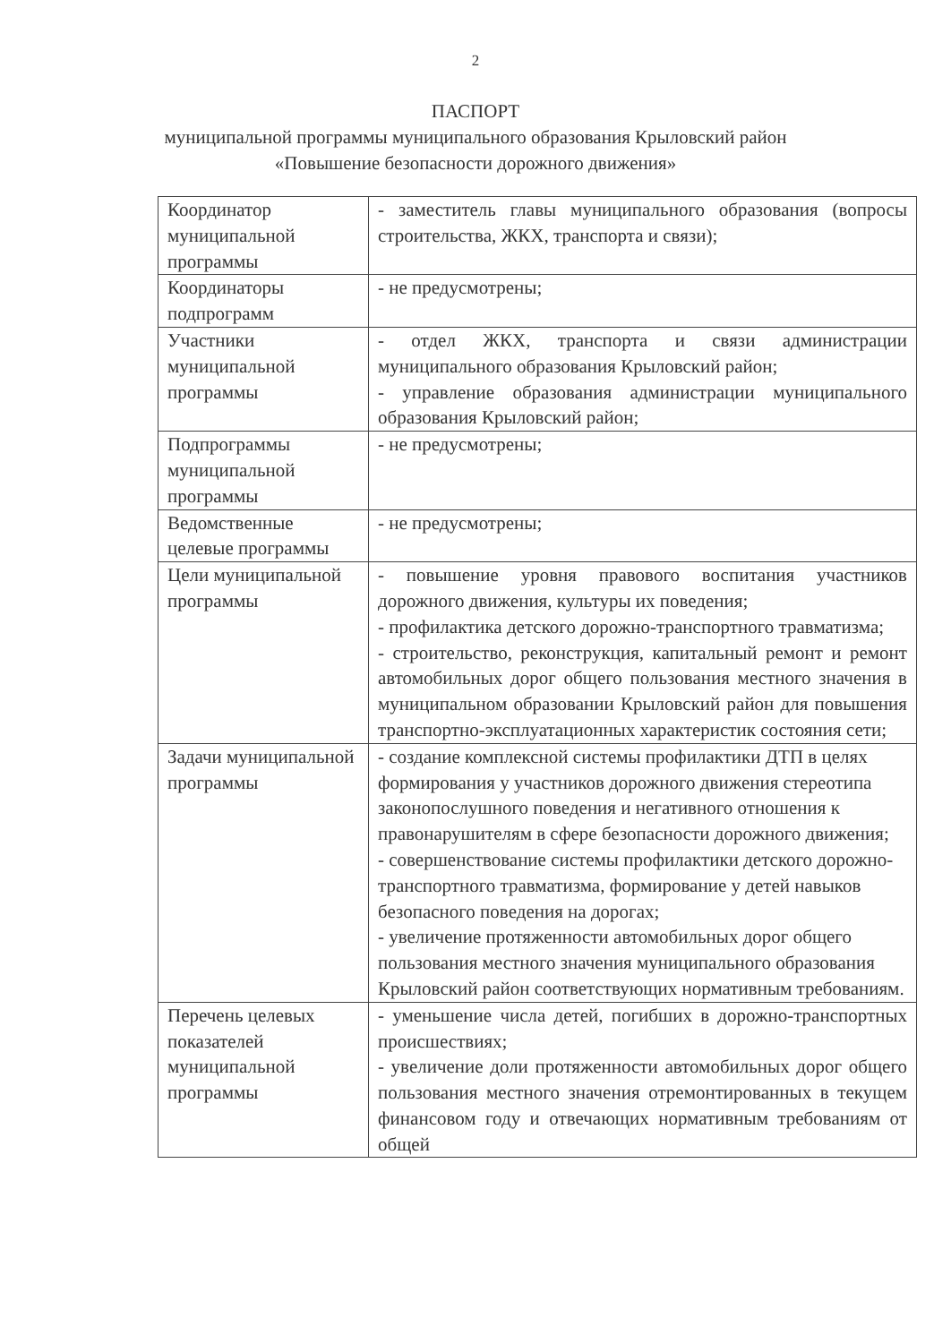2
ПАСПОРТ
муниципальной программы муниципального образования Крыловский район
«Повышение безопасности дорожного движения»
| Координатор муниципальной программы | - заместитель главы муниципального образования (вопросы строительства, ЖКХ, транспорта и связи); |
| Координаторы подпрограмм | - не предусмотрены; |
| Участники муниципальной программы | - отдел ЖКХ, транспорта и связи администрации муниципального образования Крыловский район; - управление образования администрации муниципального образования Крыловский район; |
| Подпрограммы муниципальной программы | - не предусмотрены; |
| Ведомственные целевые программы | - не предусмотрены; |
| Цели муниципальной программы | - повышение уровня правового воспитания участников дорожного движения, культуры их поведения; - профилактика детского дорожно-транспортного травматизма; - строительство, реконструкция, капитальный ремонт и ремонт автомобильных дорог общего пользования местного значения в муниципальном образовании Крыловский район для повышения транспортно-эксплуатационных характеристик состояния сети; |
| Задачи муниципальной программы | - создание комплексной системы профилактики ДТП в целях формирования у участников дорожного движения стереотипа законопослушного поведения и негативного отношения к правонарушителям в сфере безопасности дорожного движения; - совершенствование системы профилактики детского дорожно-транспортного травматизма, формирование у детей навыков безопасного поведения на дорогах; - увеличение протяженности автомобильных дорог общего пользования местного значения муниципального образования Крыловский район соответствующих нормативным требованиям. |
| Перечень целевых показателей муниципальной программы | - уменьшение числа детей, погибших в дорожно-транспортных происшествиях; - увеличение доли протяженности автомобильных дорог общего пользования местного значения отремонтированных в текущем финансовом году и отвечающих нормативным требованиям от общей |